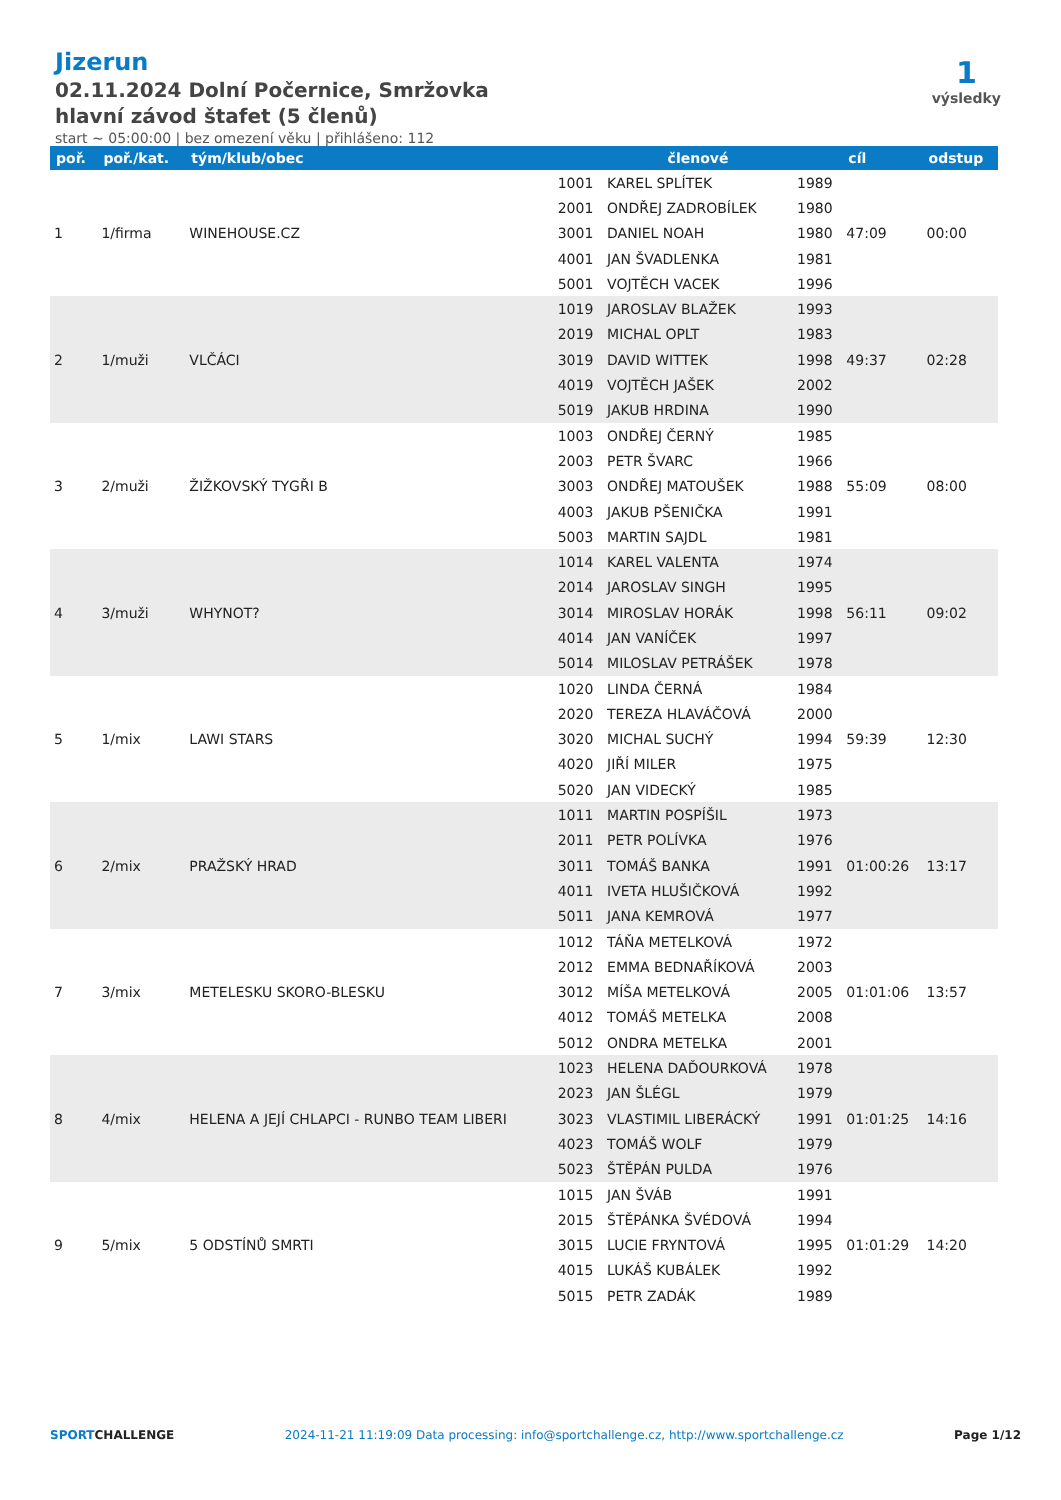Jizerun
02.11.2024 Dolní Počernice, Smržovka
hlavní závod štafet (5 členů)
start ~ 05:00:00 | bez omezení věku | přihlášeno: 112
1
výsledky
| poř. | poř./kat. | tým/klub/obec | členové | | | cíl | odstup |
| --- | --- | --- | --- | --- | --- | --- | --- |
| 1 | 1/firma | WINEHOUSE.CZ | 1001 | KAREL SPLÍTEK | 1989 | 47:09 | 00:00 |
| | | | 2001 | ONDŘEJ ZADROBÍLEK | 1980 | | |
| | | | 3001 | DANIEL NOAH | 1980 | | |
| | | | 4001 | JAN ŠVADLENKA | 1981 | | |
| | | | 5001 | VOJTĚCH VACEK | 1996 | | |
| 2 | 1/muži | VLČÁCI | 1019 | JAROSLAV BLAŽEK | 1993 | 49:37 | 02:28 |
| | | | 2019 | MICHAL OPLT | 1983 | | |
| | | | 3019 | DAVID WITTEK | 1998 | | |
| | | | 4019 | VOJTĚCH JAŠEK | 2002 | | |
| | | | 5019 | JAKUB HRDINA | 1990 | | |
| 3 | 2/muži | ŽIŽKOVSKÝ TYGŘI B | 1003 | ONDŘEJ ČERNÝ | 1985 | 55:09 | 08:00 |
| | | | 2003 | PETR ŠVARC | 1966 | | |
| | | | 3003 | ONDŘEJ MATOUŠEK | 1988 | | |
| | | | 4003 | JAKUB PŠENIČKA | 1991 | | |
| | | | 5003 | MARTIN SAJDL | 1981 | | |
| 4 | 3/muži | WHYNOT? | 1014 | KAREL VALENTA | 1974 | 56:11 | 09:02 |
| | | | 2014 | JAROSLAV SINGH | 1995 | | |
| | | | 3014 | MIROSLAV HORÁK | 1998 | | |
| | | | 4014 | JAN VANÍČEK | 1997 | | |
| | | | 5014 | MILOSLAV PETRÁŠEK | 1978 | | |
| 5 | 1/mix | LAWI STARS | 1020 | LINDA ČERNÁ | 1984 | 59:39 | 12:30 |
| | | | 2020 | TEREZA HLAVÁČOVÁ | 2000 | | |
| | | | 3020 | MICHAL SUCHÝ | 1994 | | |
| | | | 4020 | JIŘÍ MILER | 1975 | | |
| | | | 5020 | JAN VIDECKÝ | 1985 | | |
| 6 | 2/mix | PRAŽSKÝ HRAD | 1011 | MARTIN POSPÍŠIL | 1973 | 01:00:26 | 13:17 |
| | | | 2011 | PETR POLÍVKA | 1976 | | |
| | | | 3011 | TOMÁŠ BANKA | 1991 | | |
| | | | 4011 | IVETA HLUŠIČKOVÁ | 1992 | | |
| | | | 5011 | JANA KEMROVÁ | 1977 | | |
| 7 | 3/mix | METELESKU SKORO-BLESKU | 1012 | TÁŇA METELKOVÁ | 1972 | 01:01:06 | 13:57 |
| | | | 2012 | EMMA BEDNAŘÍKOVÁ | 2003 | | |
| | | | 3012 | MÍŠA METELKOVÁ | 2005 | | |
| | | | 4012 | TOMÁŠ METELKA | 2008 | | |
| | | | 5012 | ONDRA METELKA | 2001 | | |
| 8 | 4/mix | HELENA A JEJÍ CHLAPCI - RUNBO TEAM LIBERI | 1023 | HELENA DAĎOURKOVÁ | 1978 | 01:01:25 | 14:16 |
| | | | 2023 | JAN ŠLÉGL | 1979 | | |
| | | | 3023 | VLASTIMIL LIBERÁCKÝ | 1991 | | |
| | | | 4023 | TOMÁŠ WOLF | 1979 | | |
| | | | 5023 | ŠTĚPÁN PULDA | 1976 | | |
| 9 | 5/mix | 5 ODSTÍNŮ SMRTI | 1015 | JAN ŠVÁB | 1991 | 01:01:29 | 14:20 |
| | | | 2015 | ŠTĚPÁNKA ŠVÉDOVÁ | 1994 | | |
| | | | 3015 | LUCIE FRYNTOVÁ | 1995 | | |
| | | | 4015 | LUKÁŠ KUBÁLEK | 1992 | | |
| | | | 5015 | PETR ZADÁK | 1989 | | |
SPORTCHALLENGE 2024-11-21 11:19:09 Data processing: info@sportchallenge.cz, http://www.sportchallenge.cz Page 1/12